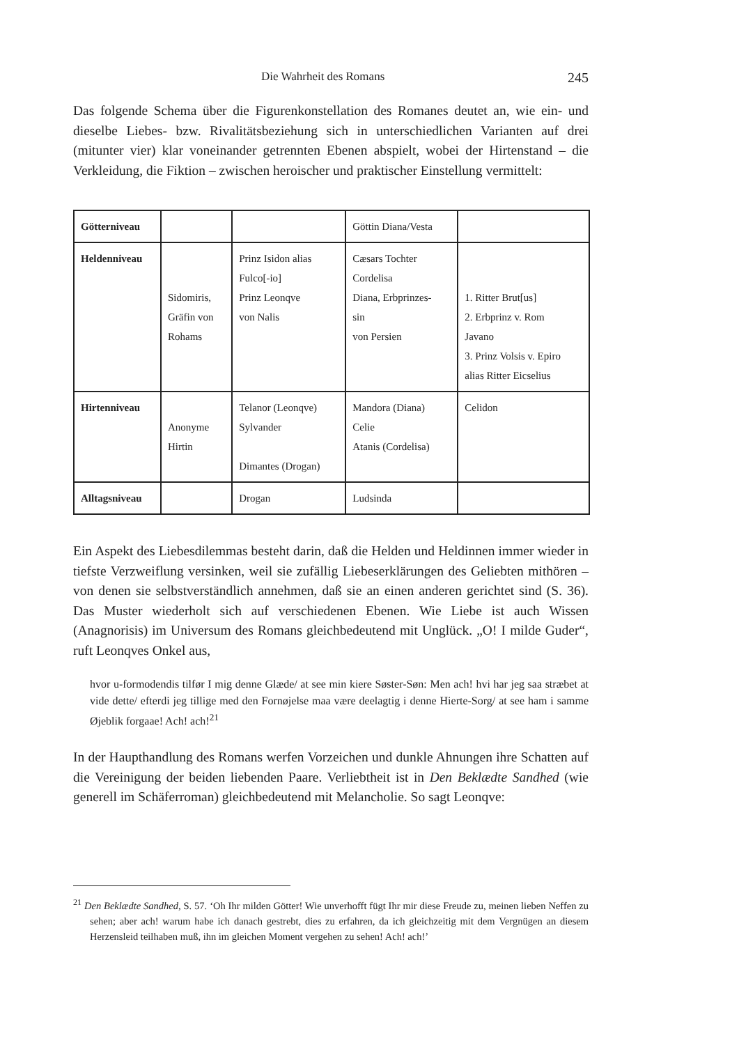Die Wahrheit des Romans 245
Das folgende Schema über die Figurenkonstellation des Romanes deutet an, wie ein- und dieselbe Liebes- bzw. Rivalitätsbeziehung sich in unterschiedlichen Varianten auf drei (mitunter vier) klar voneinander getrennten Ebenen abspielt, wobei der Hirtenstand – die Verkleidung, die Fiktion – zwischen heroischer und praktischer Einstellung vermittelt:
| Götterniveau | | | Göttin Diana/Vesta | |
| Heldenniveau | Sidomiris, Gräfin von Rohams | Prinz Isidon alias Fulco[-io] Prinz Leonqve von Nalis | Cæsars Tochter Cordelisa Diana, Erbprinzes- sin von Persien | 1. Ritter Brut[us] 2. Erbprinz v. Rom Javano 3. Prinz Volsis v. Epiro alias Ritter Eicselius |
| Hirtenniveau | Anonyme Hirtin | Telanor (Leonqve) Sylvander Dimantes (Drogan) | Mandora (Diana) Celie Atanis (Cordelisa) | Celidon |
| Alltagsniveau | | Drogan | Ludsinda | |
Ein Aspekt des Liebesdilemmas besteht darin, daß die Helden und Heldinnen immer wieder in tiefste Verzweiflung versinken, weil sie zufällig Liebeserklärungen des Geliebten mithören – von denen sie selbstverständlich annehmen, daß sie an einen anderen gerichtet sind (S. 36). Das Muster wiederholt sich auf verschiedenen Ebenen. Wie Liebe ist auch Wissen (Anagnorisis) im Universum des Romans gleichbedeutend mit Unglück. „O! I milde Guder“, ruft Leonqves Onkel aus,
hvor u-formodendis tilfør I mig denne Glæde/ at see min kiere Søster-Søn: Men ach! hvi har jeg saa stræbet at vide dette/ efterdi jeg tillige med den Fornøjelse maa være deelagtig i denne Hierte-Sorg/ at see ham i samme Øjeblik forgaae! Ach! ach!<sup>21</sup>
In der Haupthandlung des Romans werfen Vorzeichen und dunkle Ahnungen ihre Schatten auf die Vereinigung der beiden liebenden Paare. Verliebtheit ist in Den Beklædte Sandhed (wie generell im Schäferroman) gleichbedeutend mit Melancholie. So sagt Leonqve:
<sup>21</sup> Den Beklædte Sandhed, S. 57. ‘Oh Ihr milden Götter! Wie unverhofft fügt Ihr mir diese Freude zu, meinen lieben Neffen zu sehen; aber ach! warum habe ich danach gestrebt, dies zu erfahren, da ich gleichzeitig mit dem Vergnügen an diesem Herzensleid teilhaben muß, ihn im gleichen Moment vergehen zu sehen! Ach! ach!’